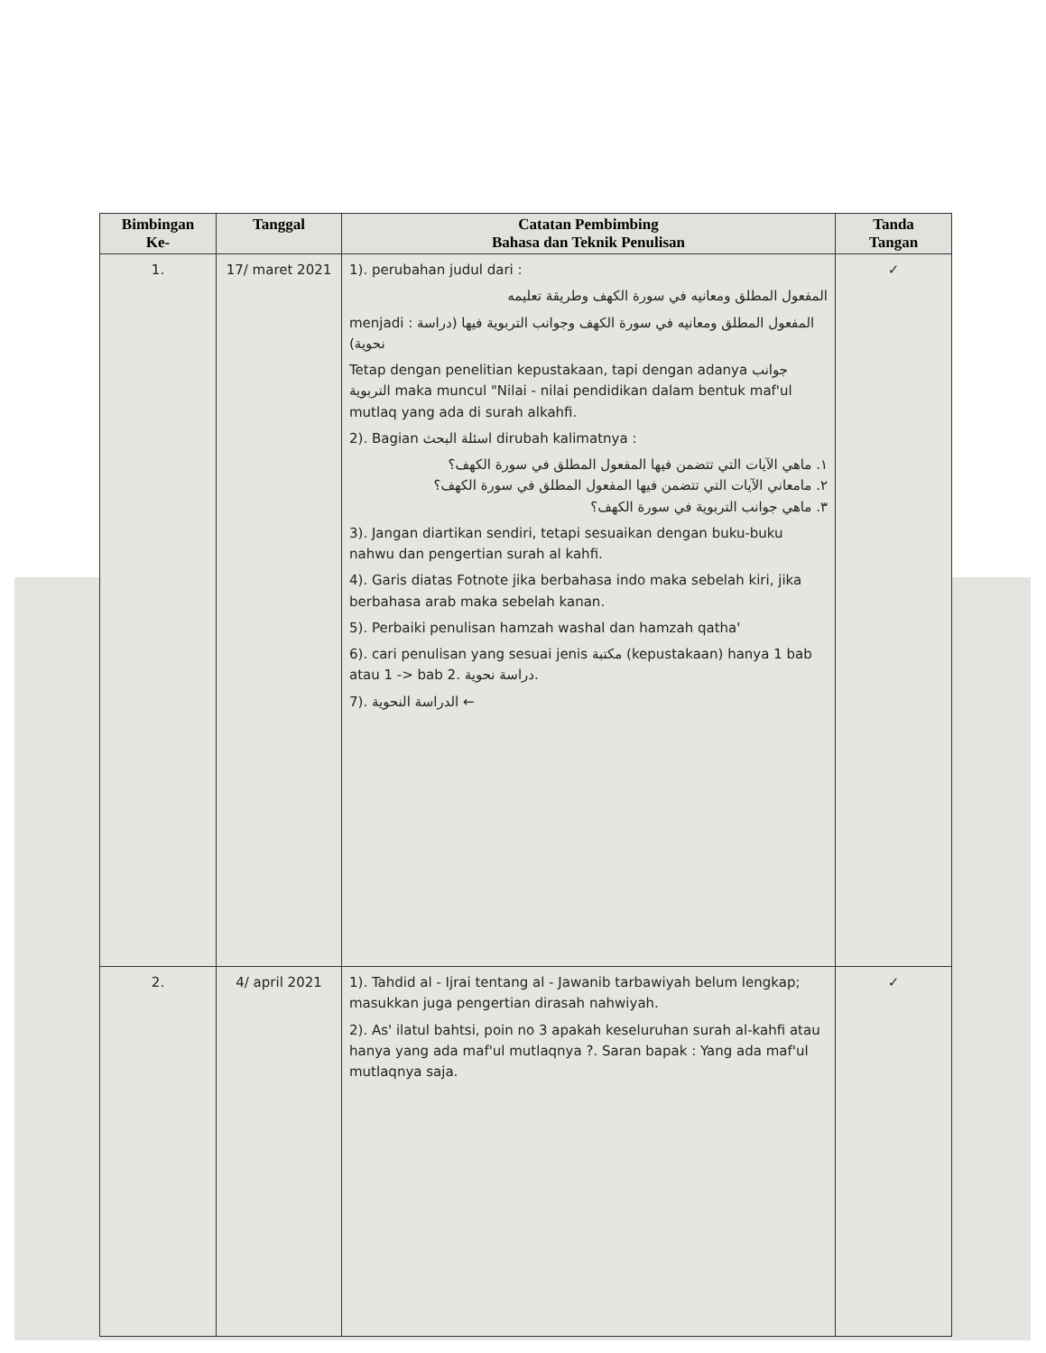| Bimbingan Ke- | Tanggal | Catatan Pembimbing Bahasa dan Teknik Penulisan | Tanda Tangan |
| --- | --- | --- | --- |
| 1. | 17/ maret 2021 | 1). perubahan judul dari : المفعول المطلق ومعانيه في سورة الكهف وطريقة تعليمه menjadi : المفعول المطلق ومعانيه في سورة الكهف وجوانب التربوية فيها (دراسة نحوية) Tetap dengan penelitian kepustakaan, tapi dengan adanya جوانب التربوية maka muncul "Nilai - nilai pendidikan dalam bentuk maf'ul mutlaq yang ada di surah alkahfi. 2). Bagian اسئلة البحث dirubah kalimatnya : ١. ماهي الآيات التي تتضمن فيها المفعول المطلق في سورة الكهف؟ ٢. مامعاني الآيات التي تتضمن فيها المفعول المطلق في سورة الكهف؟ ٣. ماهي جوانب التربوية في سورة الكهف؟ 3). Jangan diartikan sendiri, tetapi sesuaikan dengan buku-buku nahwu dan pengertian surah al kahfi. 4). Garis diatas Fotnote jika berbahasa indo maka sebelah kiri, jika berbahasa arab maka sebelah kanan. 5). Perbaiki penulisan hamzah washal dan hamzah qatha' 6). cari penulisan yang sesuai jenis مكتبة (kepustakaan) hanya 1 bab atau 1 -> bab 2. دراسة نحوية. 7). الدراسة النحوية ← | ✓ |
| 2. | 4/ april 2021 | 1). Tahdid al - Ijrai tentang al - Jawanib tarbawiyah belum lengkap; masukkan juga pengertian dirasah nahwiyah. 2). As' ilatul bahtsi, poin no 3 apakah keseluruhan surah al-kahfi atau hanya yang ada maf'ul mutlaqnya ?. Saran bapak : Yang ada maf'ul mutlaqnya saja. | ✓ |